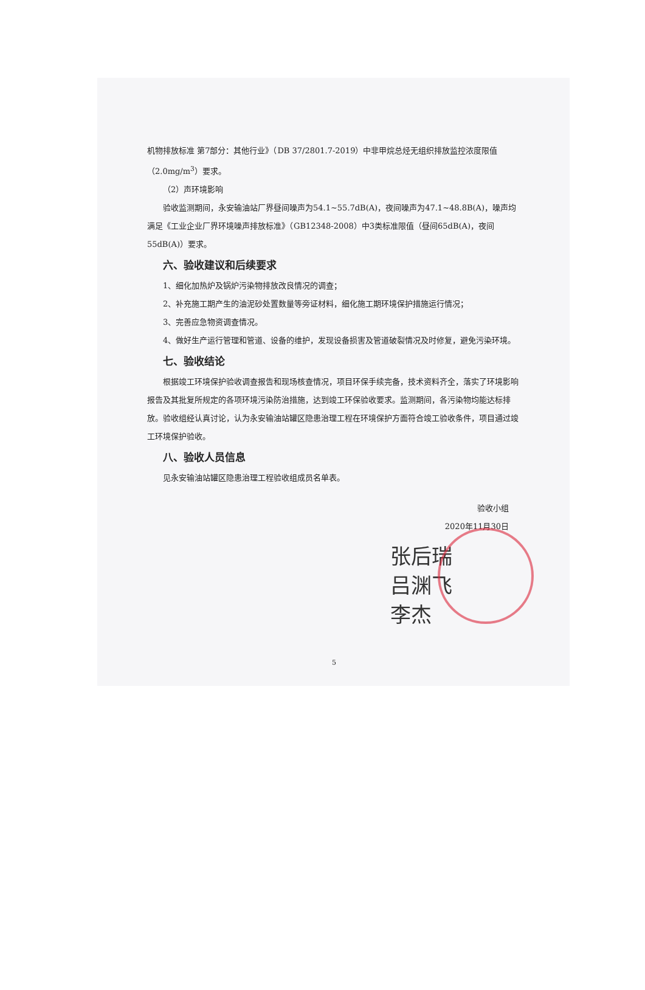机物排放标准 第7部分：其他行业》（DB 37/2801.7-2019）中非甲烷总烃无组织排放监控浓度限值（2.0mg/m<sup>3</sup>）要求。
（2）声环境影响
验收监测期间，永安输油站厂界昼间噪声为54.1~55.7dB(A)，夜间噪声为47.1~48.8B(A)，噪声均满足《工业企业厂界环境噪声排放标准》（GB12348-2008）中3类标准限值（昼间65dB(A)，夜间55dB(A)）要求。
六、验收建议和后续要求
1、细化加热炉及锅炉污染物排放改良情况的调查；
2、补充施工期产生的油泥砂处置数量等旁证材料，细化施工期环境保护措施运行情况；
3、完善应急物资调查情况。
4、做好生产运行管理和管道、设备的维护，发现设备损害及管道破裂情况及时修复，避免污染环境。
七、验收结论
根据竣工环境保护验收调查报告和现场核查情况，项目环保手续完备，技术资料齐全，落实了环境影响报告及其批复所规定的各项环境污染防治措施，达到竣工环保验收要求。监测期间，各污染物均能达标排放。验收组经认真讨论，认为永安输油站罐区隐患治理工程在环境保护方面符合竣工验收条件，项目通过竣工环境保护验收。
八、验收人员信息
见永安输油站罐区隐患治理工程验收组成员名单表。
验收小组
2020年11月30日
张后瑞
吕渊飞
李杰
5